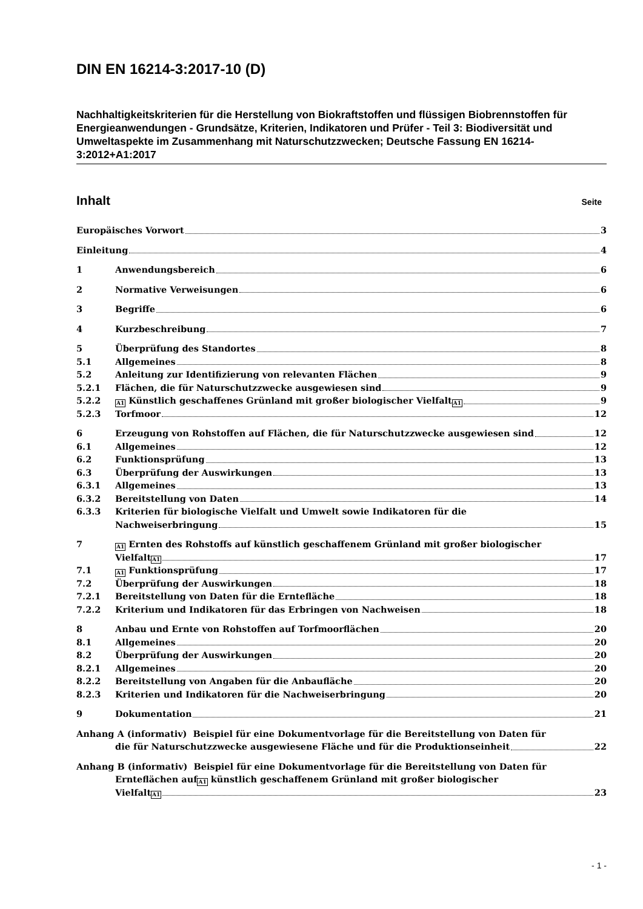DIN EN 16214-3:2017-10 (D)
Nachhaltigkeitskriterien für die Herstellung von Biokraftstoffen und flüssigen Biobrennstoffen für Energieanwendungen - Grundsätze, Kriterien, Indikatoren und Prüfer - Teil 3: Biodiversität und Umweltaspekte im Zusammenhang mit Naturschutzzwecken; Deutsche Fassung EN 16214-3:2012+A1:2017
Inhalt Seite
Europäisches Vorwort 3
Einleitung 4
1
Anwendungsbereich 6
2
Normative Verweisungen 6
3
Begriffe 6
4
Kurzbeschreibung 7
5
Überprüfung des Standortes 8
5.1
Allgemeines 8
5.2
Anleitung zur Identifizierung von relevanten Flächen 9
5.2.1
Flächen, die für Naturschutzzwecke ausgewiesen sind 9
5.2.2
A1 Künstlich geschaffenes Grünland mit großer biologischer Vielfalt A1 9
5.2.3
Torfmoor 12
6
Erzeugung von Rohstoffen auf Flächen, die für Naturschutzzwecke ausgewiesen sind 12
6.1
Allgemeines 12
6.2
Funktionsprüfung 13
6.3
Überprüfung der Auswirkungen 13
6.3.1
Allgemeines 13
6.3.2
Bereitstellung von Daten 14
6.3.3
Kriterien für biologische Vielfalt und Umwelt sowie Indikatoren für die
Nachweiserbringung 15
7
A1 Ernten des Rohstoffs auf künstlich geschaffenem Grünland mit großer biologischer
Vielfalt A1 17
7.1
A1 Funktionsprüfung 17
7.2
Überprüfung der Auswirkungen 18
7.2.1
Bereitstellung von Daten für die Erntefläche 18
7.2.2
Kriterium und Indikatoren für das Erbringen von Nachweisen 18
8
Anbau und Ernte von Rohstoffen auf Torfmoorflächen 20
8.1
Allgemeines 20
8.2
Überprüfung der Auswirkungen 20
8.2.1
Allgemeines 20
8.2.2
Bereitstellung von Angaben für die Anbaufläche 20
8.2.3
Kriterien und Indikatoren für die Nachweiserbringung 20
9
Dokumentation 21
Anhang A (informativ) Beispiel für eine Dokumentvorlage für die Bereitstellung von Daten für
die für Naturschutzzwecke ausgewiesene Fläche und für die Produktionseinheit 22
Anhang B (informativ) Beispiel für eine Dokumentvorlage für die Bereitstellung von Daten für
Ernteflächen auf A1 künstlich geschaffenem Grünland mit großer biologischer
Vielfalt A1 23
- 1 -